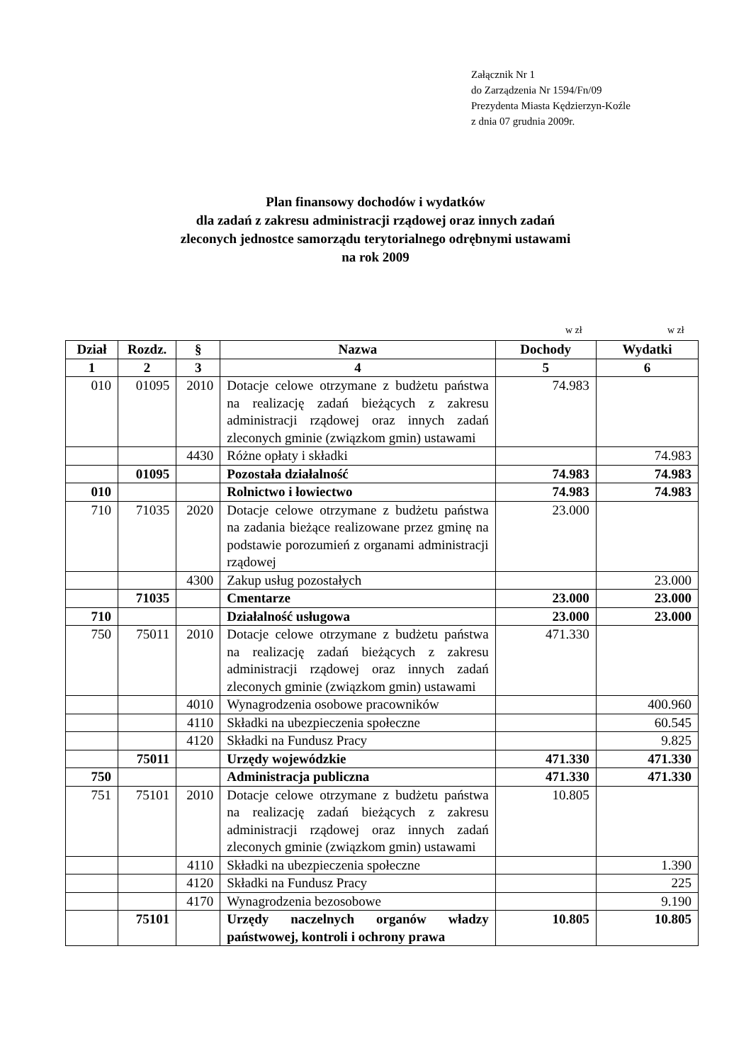Załącznik Nr 1
do Zarządzenia Nr 1594/Fn/09
Prezydenta Miasta Kędzierzyn-Koźle
z dnia 07 grudnia 2009r.
Plan finansowy dochodów i wydatków
dla zadań z zakresu administracji rządowej oraz innych zadań
zleconych jednostce samorządu terytorialnego odrębnymi ustawami
na rok 2009
w zł w zł
| Dział | Rozdz. | § | Nazwa | Dochody | Wydatki |
| --- | --- | --- | --- | --- | --- |
| 1 | 2 | 3 | 4 | 5 | 6 |
| 010 | 01095 | 2010 | Dotacje celowe otrzymane z budżetu państwa na realizację zadań bieżących z zakresu administracji rządowej oraz innych zadań zleconych gminie (związkom gmin) ustawami | 74.983 | |
| | | 4430 | Różne opłaty i składki | | 74.983 |
| | 01095 | | Pozostała działalność | 74.983 | 74.983 |
| 010 | | | Rolnictwo i łowiectwo | 74.983 | 74.983 |
| 710 | 71035 | 2020 | Dotacje celowe otrzymane z budżetu państwa na zadania bieżące realizowane przez gminę na podstawie porozumień z organami administracji rządowej | 23.000 | |
| | | 4300 | Zakup usług pozostałych | | 23.000 |
| | 71035 | | Cmentarze | 23.000 | 23.000 |
| 710 | | | Działalność usługowa | 23.000 | 23.000 |
| 750 | 75011 | 2010 | Dotacje celowe otrzymane z budżetu państwa na realizację zadań bieżących z zakresu administracji rządowej oraz innych zadań zleconych gminie (związkom gmin) ustawami | 471.330 | |
| | | 4010 | Wynagrodzenia osobowe pracowników | | 400.960 |
| | | 4110 | Składki na ubezpieczenia społeczne | | 60.545 |
| | | 4120 | Składki na Fundusz Pracy | | 9.825 |
| | 75011 | | Urzędy wojewódzkie | 471.330 | 471.330 |
| 750 | | | Administracja publiczna | 471.330 | 471.330 |
| 751 | 75101 | 2010 | Dotacje celowe otrzymane z budżetu państwa na realizację zadań bieżących z zakresu administracji rządowej oraz innych zadań zleconych gminie (związkom gmin) ustawami | 10.805 | |
| | | 4110 | Składki na ubezpieczenia społeczne | | 1.390 |
| | | 4120 | Składki na Fundusz Pracy | | 225 |
| | | 4170 | Wynagrodzenia bezosobowe | | 9.190 |
| | 75101 | | Urzędy naczelnych organów władzy państwowej, kontroli i ochrony prawa | 10.805 | 10.805 |